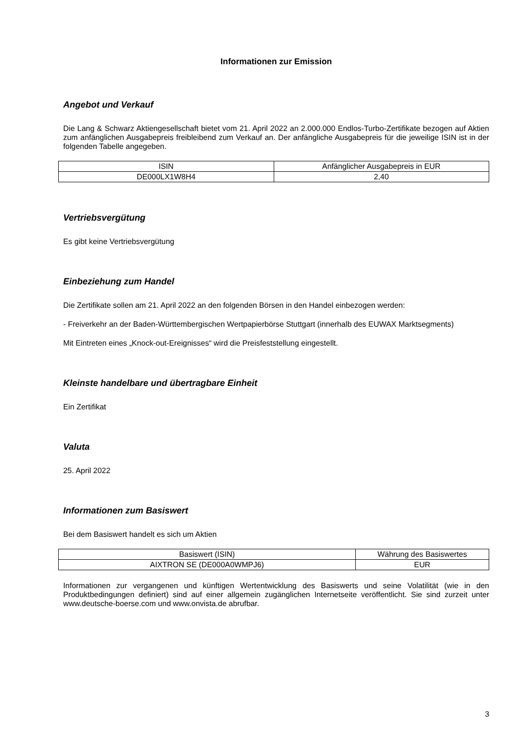Informationen zur Emission
Angebot und Verkauf
Die Lang & Schwarz Aktiengesellschaft bietet vom 21. April 2022 an 2.000.000 Endlos-Turbo-Zertifikate bezogen auf Aktien zum anfänglichen Ausgabepreis freibleibend zum Verkauf an. Der anfängliche Ausgabepreis für die jeweilige ISIN ist in der folgenden Tabelle angegeben.
| ISIN | Anfänglicher Ausgabepreis in EUR |
| --- | --- |
| DE000LX1W8H4 | 2,40 |
Vertriebsvergütung
Es gibt keine Vertriebsvergütung
Einbeziehung zum Handel
Die Zertifikate sollen am 21. April 2022 an den folgenden Börsen in den Handel einbezogen werden:
- Freiverkehr an der Baden-Württembergischen Wertpapierbörse Stuttgart (innerhalb des EUWAX Marktsegments)
Mit Eintreten eines „Knock-out-Ereignisses“ wird die Preisfeststellung eingestellt.
Kleinste handelbare und übertragbare Einheit
Ein Zertifikat
Valuta
25. April 2022
Informationen zum Basiswert
Bei dem Basiswert handelt es sich um Aktien
| Basiswert (ISIN) | Währung des Basiswertes |
| --- | --- |
| AIXTRON SE (DE000A0WMPJ6) | EUR |
Informationen zur vergangenen und künftigen Wertentwicklung des Basiswerts und seine Volatilität (wie in den Produktbedingungen definiert) sind auf einer allgemein zugänglichen Internetseite veröffentlicht. Sie sind zurzeit unter www.deutsche-boerse.com und www.onvista.de abrufbar.
3